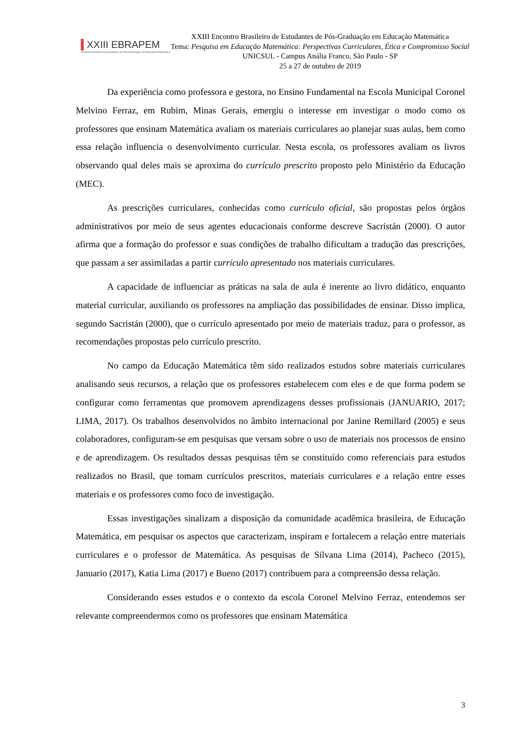XXIII EBRAPEM
Encontro Brasileiro de Estudantes de Pós-Graduação em Educação Matemática
XXIII Encontro Brasileiro de Estudantes de Pós-Graduação em Educação Matemática
Tema: Pesquisa em Educação Matemática: Perspectivas Curriculares, Ética e Compromisso Social
UNICSUL - Campus Anália Franco, São Paulo - SP
25 a 27 de outubro de 2019
Da experiência como professora e gestora, no Ensino Fundamental na Escola Municipal Coronel Melvino Ferraz, em Rubim, Minas Gerais, emergiu o interesse em investigar o modo como os professores que ensinam Matemática avaliam os materiais curriculares ao planejar suas aulas, bem como essa relação influencia o desenvolvimento curricular. Nesta escola, os professores avaliam os livros observando qual deles mais se aproxima do currículo prescrito proposto pelo Ministério da Educação (MEC).
As prescrições curriculares, conhecidas como currículo oficial, são propostas pelos órgãos administrativos por meio de seus agentes educacionais conforme descreve Sacristán (2000). O autor afirma que a formação do professor e suas condições de trabalho dificultam a tradução das prescrições, que passam a ser assimiladas a partir currículo apresentado nos materiais curriculares.
A capacidade de influenciar as práticas na sala de aula é inerente ao livro didático, enquanto material curricular, auxiliando os professores na ampliação das possibilidades de ensinar. Disso implica, segundo Sacristán (2000), que o currículo apresentado por meio de materiais traduz, para o professor, as recomendações propostas pelo currículo prescrito.
No campo da Educação Matemática têm sido realizados estudos sobre materiais curriculares analisando seus recursos, a relação que os professores estabelecem com eles e de que forma podem se configurar como ferramentas que promovem aprendizagens desses profissionais (JANUARIO, 2017; LIMA, 2017). Os trabalhos desenvolvidos no âmbito internacional por Janine Remillard (2005) e seus colaboradores, configuram-se em pesquisas que versam sobre o uso de materiais nos processos de ensino e de aprendizagem. Os resultados dessas pesquisas têm se constituído como referenciais para estudos realizados no Brasil, que tomam currículos prescritos, materiais curriculares e a relação entre esses materiais e os professores como foco de investigação.
Essas investigações sinalizam a disposição da comunidade acadêmica brasileira, de Educação Matemática, em pesquisar os aspectos que caracterizam, inspiram e fortalecem a relação entre materiais curriculares e o professor de Matemática. As pesquisas de Silvana Lima (2014), Pacheco (2015), Januario (2017), Katia Lima (2017) e Bueno (2017) contribuem para a compreensão dessa relação.
Considerando esses estudos e o contexto da escola Coronel Melvino Ferraz, entendemos ser relevante compreendermos como os professores que ensinam Matemática
3